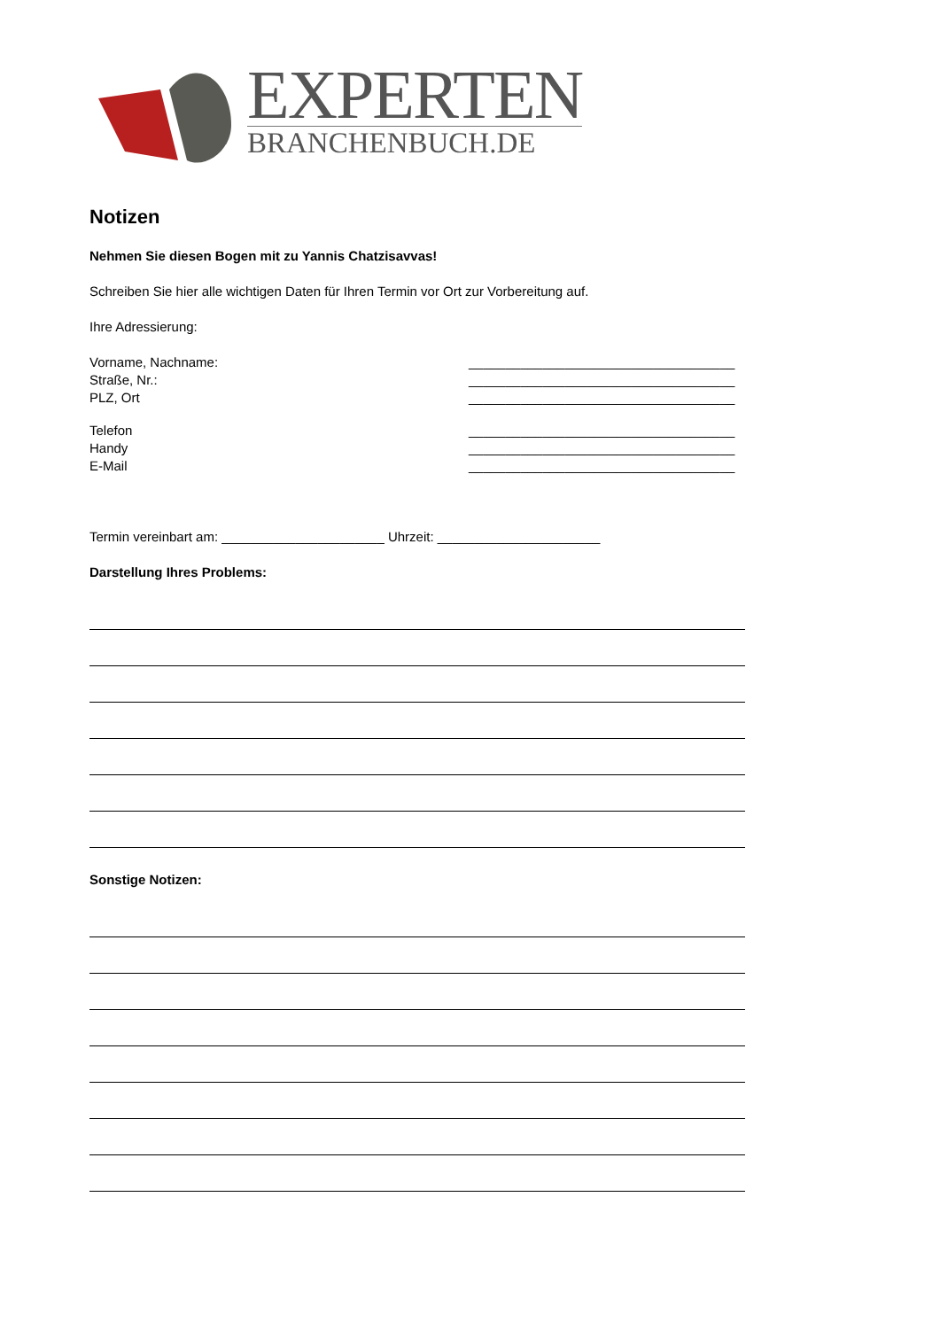EXPERTEN
BRANCHENBUCH.DE
Notizen
Nehmen Sie diesen Bogen mit zu Yannis Chatzisavvas!
Schreiben Sie hier alle wichtigen Daten für Ihren Termin vor Ort zur Vorbereitung auf.
Ihre Adressierung:
Vorname, Nachname: ____________________________________
Straße, Nr.: ____________________________________
PLZ, Ort ____________________________________
Telefon ____________________________________
Handy ____________________________________
E-Mail ____________________________________
Termin vereinbart am: ______________________ Uhrzeit: ______________________
Darstellung Ihres Problems:
Sonstige Notizen: